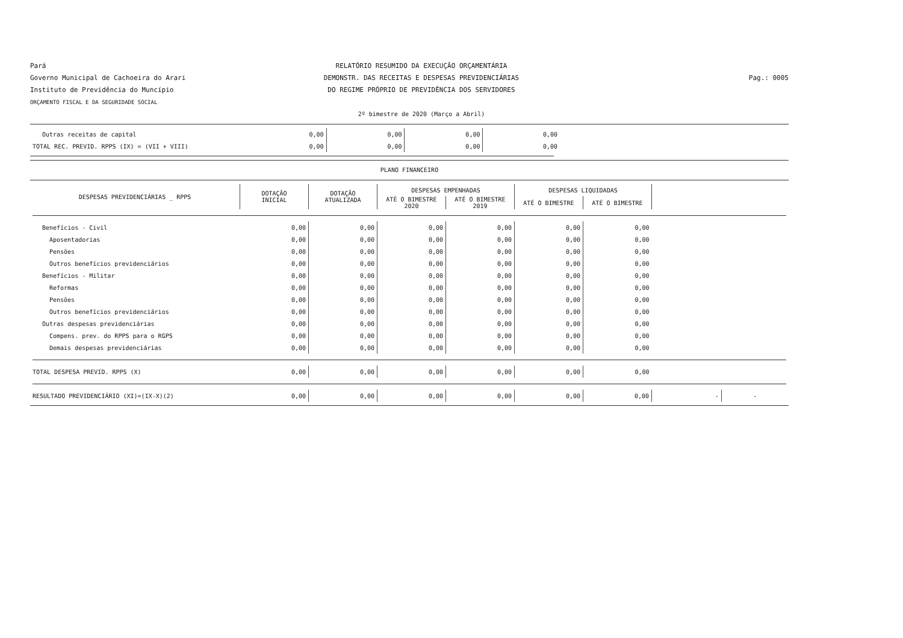Pará
Governo Municipal de Cachoeira do Arari
Instituto de Previdência do Muncípio
ORÇAMENTO FISCAL E DA SEGURIDADE SOCIAL
RELATÓRIO RESUMIDO DA EXECUÇÃO ORÇAMENTÁRIA
DEMONSTR. DAS RECEITAS E DESPESAS PREVIDENCIÁRIAS
DO REGIME PRÓPRIO DE PREVIDÊNCIA DOS SERVIDORES
2º bimestre de 2020 (Março a Abril)
Pag.: 0005
| Outras receitas de capital | 0,00 | 0,00 | 0,00 | 0,00 |
| TOTAL REC. PREVID. RPPS (IX) = (VII + VIII) | 0,00 | 0,00 | 0,00 | 0,00 |
PLANO FINANCEIRO
| DESPESAS PREVIDENCIÁRIAS _ RPPS | DOTAÇÃO INICIAL | DOTAÇÃO ATUALIZADA | DESPESAS EMPENHADAS | | DESPESAS LIQUIDADAS | | | |
| --- | --- | --- | --- | --- | --- | --- | --- | --- |
| | | | ATÉ O BIMESTRE 2020 | ATÉ O BIMESTRE 2019 | ATÉ O BIMESTRE | ATÉ O BIMESTRE | | |
| Benefícios - Civil | 0,00 | 0,00 | 0,00 | 0,00 | 0,00 | 0,00 | | |
| Aposentadorias | 0,00 | 0,00 | 0,00 | 0,00 | 0,00 | 0,00 | | |
| Pensões | 0,00 | 0,00 | 0,00 | 0,00 | 0,00 | 0,00 | | |
| Outros benefícios previdenciários | 0,00 | 0,00 | 0,00 | 0,00 | 0,00 | 0,00 | | |
| Benefícios - Militar | 0,00 | 0,00 | 0,00 | 0,00 | 0,00 | 0,00 | | |
| Reformas | 0,00 | 0,00 | 0,00 | 0,00 | 0,00 | 0,00 | | |
| Pensões | 0,00 | 0,00 | 0,00 | 0,00 | 0,00 | 0,00 | | |
| Outros benefícios previdenciários | 0,00 | 0,00 | 0,00 | 0,00 | 0,00 | 0,00 | | |
| Outras despesas previdenciárias | 0,00 | 0,00 | 0,00 | 0,00 | 0,00 | 0,00 | | |
| Compens. prev. do RPPS para o RGPS | 0,00 | 0,00 | 0,00 | 0,00 | 0,00 | 0,00 | | |
| Demais despesas previdenciárias | 0,00 | 0,00 | 0,00 | 0,00 | 0,00 | 0,00 | | |
| TOTAL DESPESA PREVID. RPPS (X) | 0,00 | 0,00 | 0,00 | 0,00 | 0,00 | 0,00 | | |
| RESULTADO PREVIDENCIÁRIO (XI)=(IX-X)(2) | 0,00 | 0,00 | 0,00 | 0,00 | 0,00 | 0,00 | - | - |